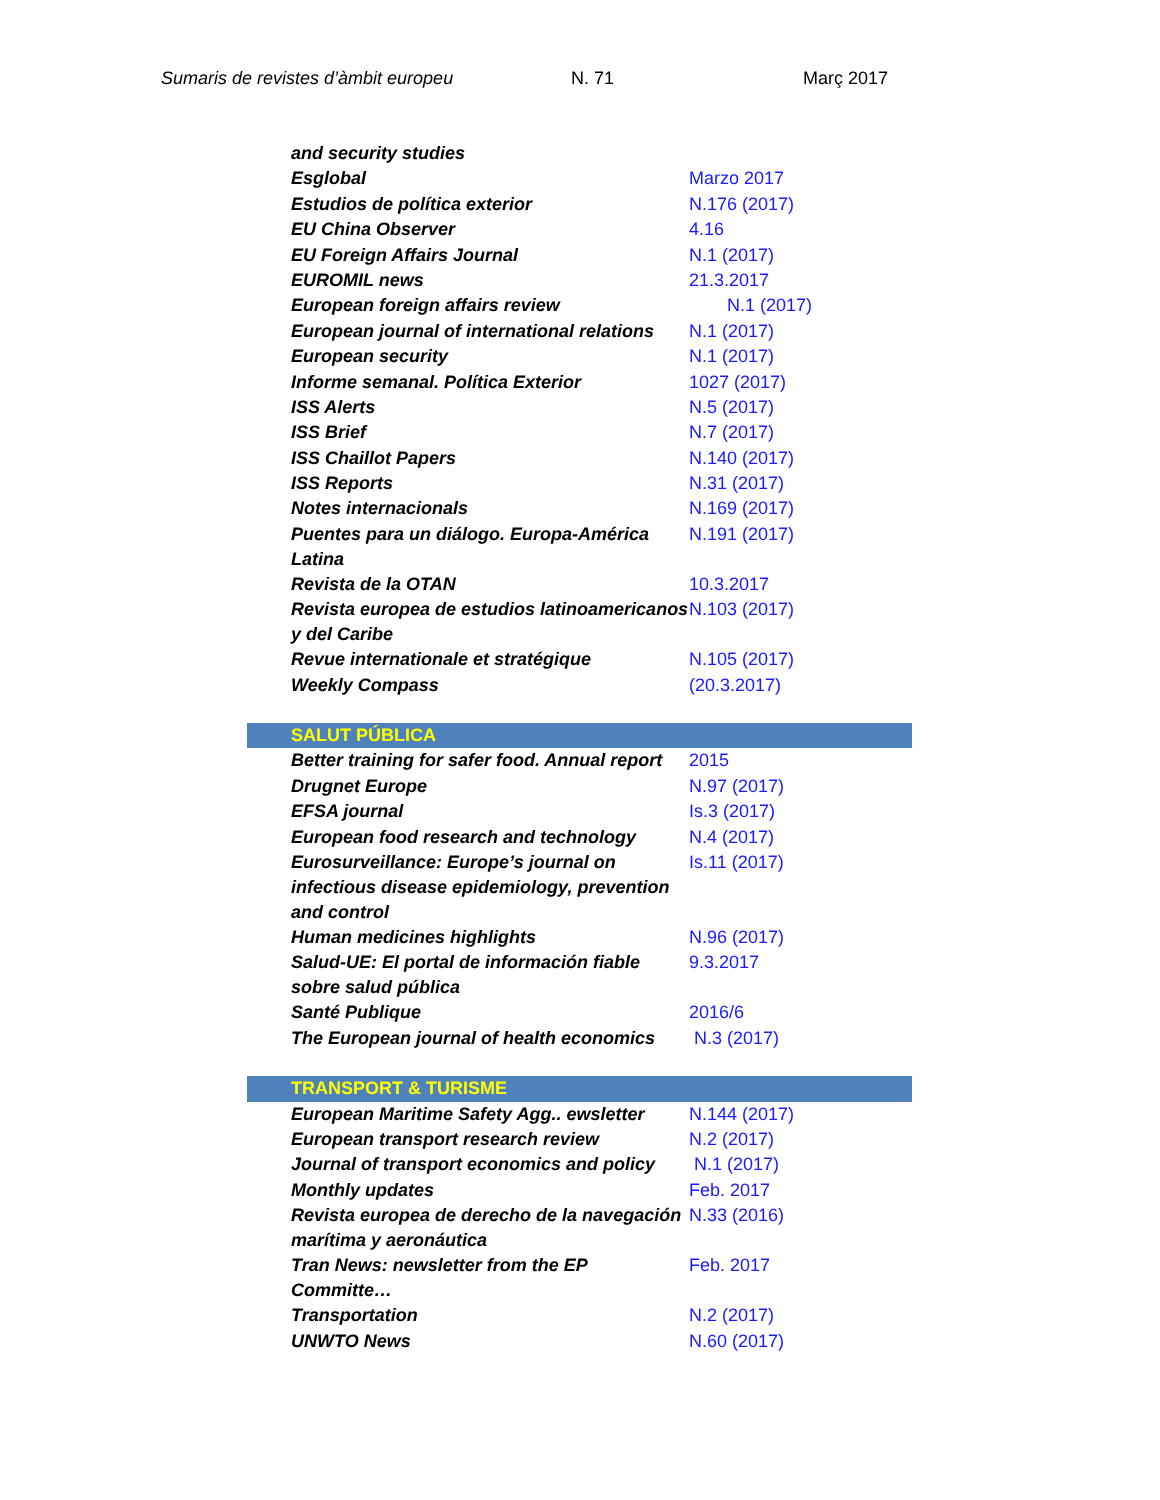Sumaris de revistes d’àmbit europeu N. 71 Març 2017
| and security studies | |
| Esglobal | Marzo 2017 |
| Estudios de política exterior | N.176 (2017) |
| EU China Observer | 4.16 |
| EU Foreign Affairs Journal | N.1 (2017) |
| EUROMIL news | 21.3.2017 |
| European foreign affairs review | N.1 (2017) |
| European journal of international relations | N.1 (2017) |
| European security | N.1 (2017) |
| Informe semanal. Política Exterior | 1027 (2017) |
| ISS Alerts | N.5 (2017) |
| ISS Brief | N.7 (2017) |
| ISS Chaillot Papers | N.140 (2017) |
| ISS Reports | N.31 (2017) |
| Notes internacionals | N.169 (2017) |
| Puentes para un diálogo. Europa-América Latina | N.191 (2017) |
| Revista de la OTAN | 10.3.2017 |
| Revista europea de estudios latinoamericanos y del Caribe | N.103 (2017) |
| Revue internationale et stratégique | N.105 (2017) |
| Weekly Compass | (20.3.2017) |
| SALUT PÚBLICA | |
| Better training for safer food. Annual report | 2015 |
| Drugnet Europe | N.97 (2017) |
| EFSA journal | Is.3 (2017) |
| European food research and technology | N.4 (2017) |
| Eurosurveillance: Europe’s journal on infectious disease epidemiology, prevention and control | Is.11 (2017) |
| Human medicines highlights | N.96 (2017) |
| Salud-UE: El portal de información fiable sobre salud pública | 9.3.2017 |
| Santé Publique | 2016/6 |
| The European journal of health economics | N.3 (2017) |
| TRANSPORT & TURISME | |
| European Maritime Safety Agg.. ewsletter | N.144 (2017) |
| European transport research review | N.2 (2017) |
| Journal of transport economics and policy | N.1 (2017) |
| Monthly updates | Feb. 2017 |
| Revista europea de derecho de la navegación marítima y aeronáutica | N.33 (2016) |
| Tran News: newsletter from the EP Committe… | Feb. 2017 |
| Transportation | N.2 (2017) |
| UNWTO News | N.60 (2017) |